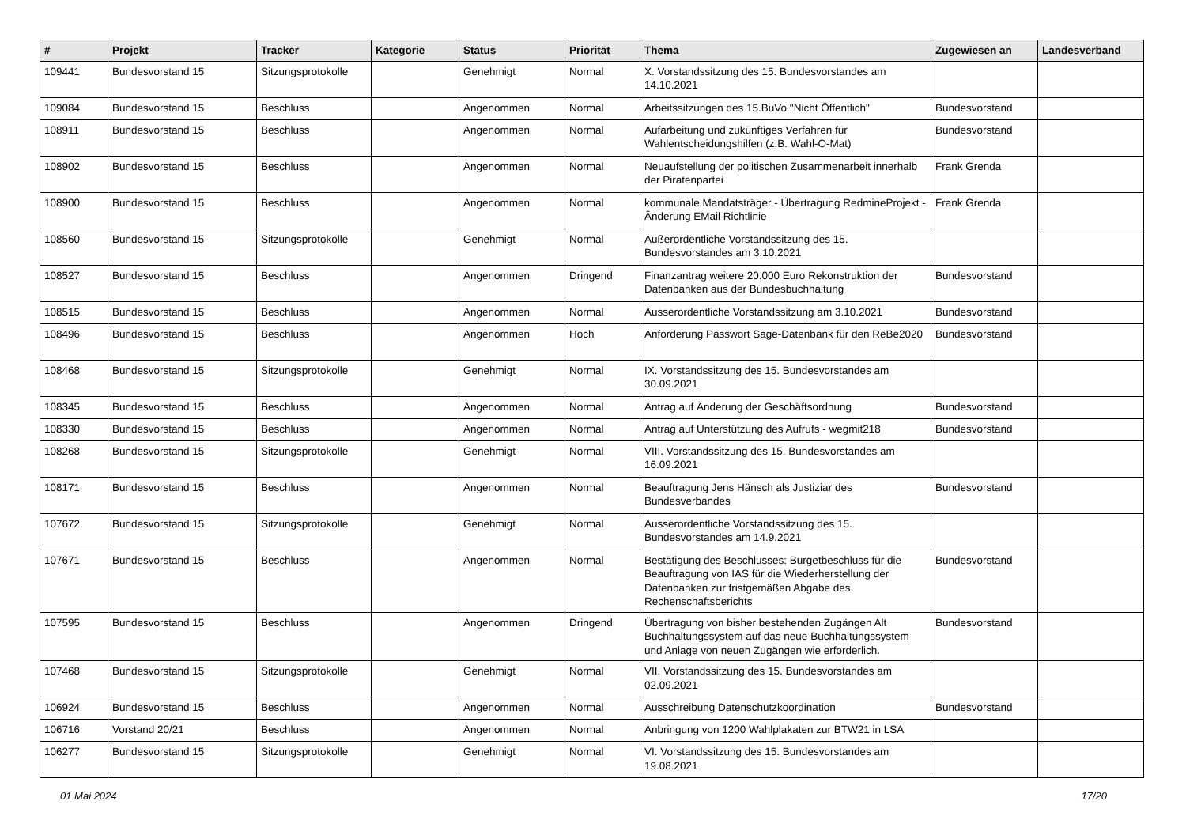| # | Projekt | Tracker | Kategorie | Status | Priorität | Thema | Zugewiesen an | Landesverband |
| --- | --- | --- | --- | --- | --- | --- | --- | --- |
| 109441 | Bundesvorstand 15 | Sitzungsprotokolle | | Genehmigt | Normal | X. Vorstandssitzung des 15. Bundesvorstandes am 14.10.2021 | | |
| 109084 | Bundesvorstand 15 | Beschluss | | Angenommen | Normal | Arbeitssitzungen des 15.BuVo "Nicht Öffentlich" | Bundesvorstand | |
| 108911 | Bundesvorstand 15 | Beschluss | | Angenommen | Normal | Aufarbeitung und zukünftiges Verfahren für Wahlentscheidungshilfen (z.B. Wahl-O-Mat) | Bundesvorstand | |
| 108902 | Bundesvorstand 15 | Beschluss | | Angenommen | Normal | Neuaufstellung der politischen Zusammenarbeit innerhalb der Piratenpartei | Frank Grenda | |
| 108900 | Bundesvorstand 15 | Beschluss | | Angenommen | Normal | kommunale Mandatsträger - Übertragung RedmineProjekt - Änderung EMail Richtlinie | Frank Grenda | |
| 108560 | Bundesvorstand 15 | Sitzungsprotokolle | | Genehmigt | Normal | Außerordentliche Vorstandssitzung des 15. Bundesvorstandes am 3.10.2021 | | |
| 108527 | Bundesvorstand 15 | Beschluss | | Angenommen | Dringend | Finanzantrag weitere 20.000 Euro Rekonstruktion der Datenbanken aus der Bundesbuchhaltung | Bundesvorstand | |
| 108515 | Bundesvorstand 15 | Beschluss | | Angenommen | Normal | Ausserordentliche Vorstandssitzung am 3.10.2021 | Bundesvorstand | |
| 108496 | Bundesvorstand 15 | Beschluss | | Angenommen | Hoch | Anforderung Passwort Sage-Datenbank für den ReBe2020 | Bundesvorstand | |
| 108468 | Bundesvorstand 15 | Sitzungsprotokolle | | Genehmigt | Normal | IX. Vorstandssitzung des 15. Bundesvorstandes am 30.09.2021 | | |
| 108345 | Bundesvorstand 15 | Beschluss | | Angenommen | Normal | Antrag auf Änderung der Geschäftsordnung | Bundesvorstand | |
| 108330 | Bundesvorstand 15 | Beschluss | | Angenommen | Normal | Antrag auf Unterstützung des Aufrufs - wegmit218 | Bundesvorstand | |
| 108268 | Bundesvorstand 15 | Sitzungsprotokolle | | Genehmigt | Normal | VIII. Vorstandssitzung des 15. Bundesvorstandes am 16.09.2021 | | |
| 108171 | Bundesvorstand 15 | Beschluss | | Angenommen | Normal | Beauftragung Jens Hänsch als Justiziar des Bundesverbandes | Bundesvorstand | |
| 107672 | Bundesvorstand 15 | Sitzungsprotokolle | | Genehmigt | Normal | Ausserordentliche Vorstandssitzung des 15. Bundesvorstandes am 14.9.2021 | | |
| 107671 | Bundesvorstand 15 | Beschluss | | Angenommen | Normal | Bestätigung des Beschlusses: Burgetbeschluss für die Beauftragung von IAS für die Wiederherstellung der Datenbanken zur fristgemäßen Abgabe des Rechenschaftsberichts | Bundesvorstand | |
| 107595 | Bundesvorstand 15 | Beschluss | | Angenommen | Dringend | Übertragung von bisher bestehenden Zugängen Alt Buchhaltungssystem auf das neue Buchhaltungssystem und Anlage von neuen Zugängen wie erforderlich. | Bundesvorstand | |
| 107468 | Bundesvorstand 15 | Sitzungsprotokolle | | Genehmigt | Normal | VII. Vorstandssitzung des 15. Bundesvorstandes am 02.09.2021 | | |
| 106924 | Bundesvorstand 15 | Beschluss | | Angenommen | Normal | Ausschreibung Datenschutzkoordination | Bundesvorstand | |
| 106716 | Vorstand 20/21 | Beschluss | | Angenommen | Normal | Anbringung von 1200 Wahlplakaten zur BTW21 in LSA | | |
| 106277 | Bundesvorstand 15 | Sitzungsprotokolle | | Genehmigt | Normal | VI. Vorstandssitzung des 15. Bundesvorstandes am 19.08.2021 | | |
01 Mai 2024 17/20